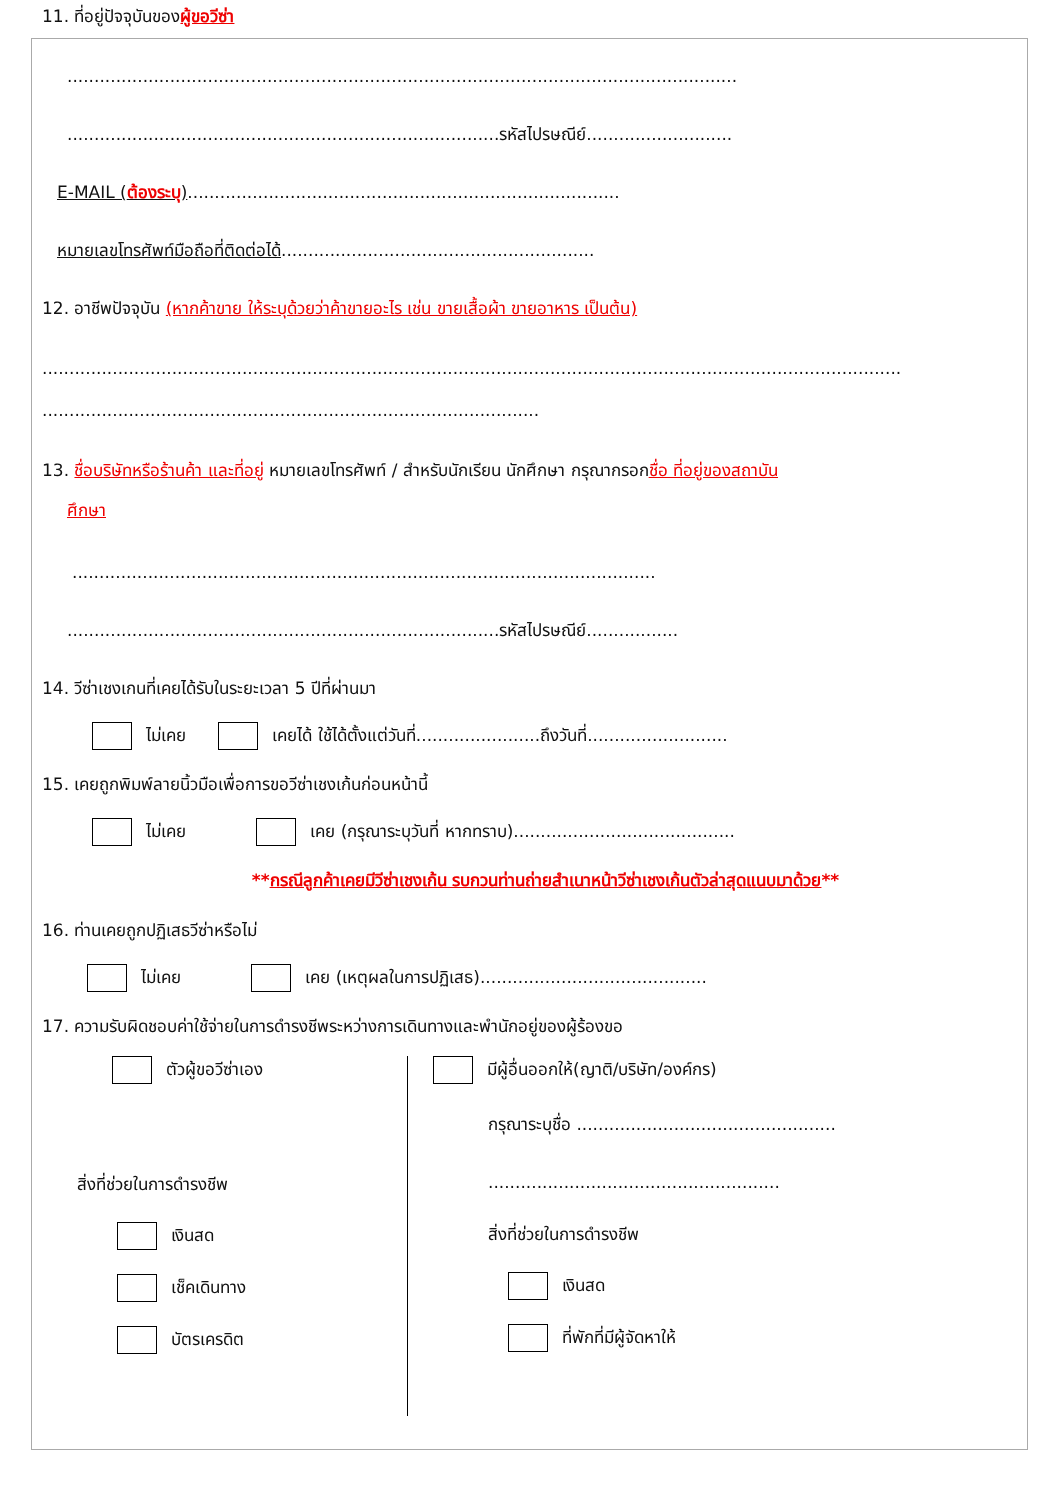11. ที่อยู่ปัจจุบันของผู้ขอวีซ่า
............................................................................................................................
................................................................................รหัสไปรษณีย์...........................
E-MAIL (ต้องระบุ)................................................................................
หมายเลขโทรศัพท์มือถือที่ติดต่อได้..........................................................
12. อาชีพปัจจุบัน (หากค้าขาย ให้ระบุด้วยว่าค้าขายอะไร เช่น ขายเสื้อผ้า ขายอาหาร เป็นต้น)
...............................................................................................................................................................
............................................................................................
13. ชื่อบริษัทหรือร้านค้า และที่อยู่ หมายเลขโทรศัพท์ / สำหรับนักเรียน นักศึกษา กรุณากรอกชื่อ ที่อยู่ของสถาบัน
ศึกษา
............................................................................................................
................................................................................รหัสไปรษณีย์.................
14. วีซ่าเชงเกนที่เคยได้รับในระยะเวลา 5 ปีที่ผ่านมา
ไม่เคย เคยได้ ใช้ได้ตั้งแต่วันที่.......................ถึงวันที่..........................
15. เคยถูกพิมพ์ลายนิ้วมือเพื่อการขอวีซ่าเชงเก้นก่อนหน้านี้
ไม่เคย เคย (กรุณาระบุวันที่ หากทราบ).........................................
**กรณีลูกค้าเคยมีวีซ่าเชงเก้น รบกวนท่านถ่ายสำเนาหน้าวีซ่าเชงเก้นตัวล่าสุดแนบมาด้วย**
16. ท่านเคยถูกปฏิเสธวีซ่าหรือไม่
ไม่เคย เคย (เหตุผลในการปฏิเสธ)..........................................
17. ความรับผิดชอบค่าใช้จ่ายในการดำรงชีพระหว่างการเดินทางและพำนักอยู่ของผู้ร้องขอ
ตัวผู้ขอวีซ่าเอง
สิ่งที่ช่วยในการดำรงชีพ
เงินสด
เช็คเดินทาง
บัตรเครดิต
มีผู้อื่นออกให้(ญาติ/บริษัท/องค์กร)
กรุณาระบุชื่อ ................................................
......................................................
สิ่งที่ช่วยในการดำรงชีพ
เงินสด
ที่พักที่มีผู้จัดหาให้